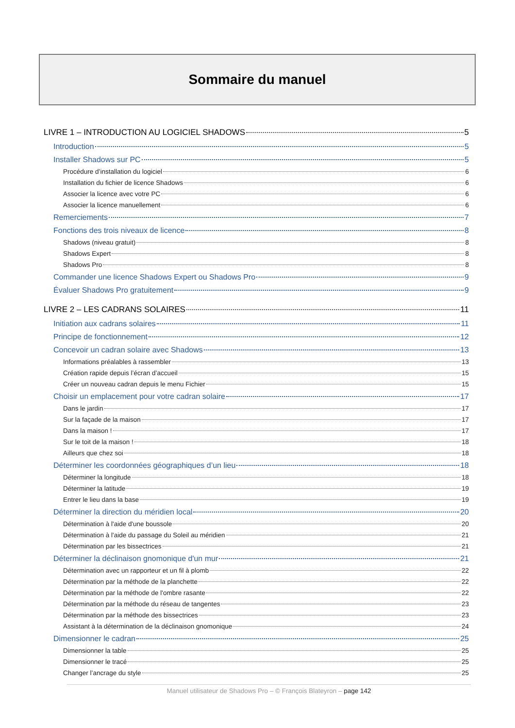Sommaire du manuel
LIVRE 1 – INTRODUCTION AU LOGICIEL SHADOWS 5
Introduction 5
Installer Shadows sur PC 5
Procédure d’installation du logiciel 6
Installation du fichier de licence Shadows 6
Associer la licence avec votre PC 6
Associer la licence manuellement 6
Remerciements 7
Fonctions des trois niveaux de licence 8
Shadows (niveau gratuit) 8
Shadows Expert 8
Shadows Pro 8
Commander une licence Shadows Expert ou Shadows Pro 9
Évaluer Shadows Pro gratuitement 9
LIVRE 2 – LES CADRANS SOLAIRES 11
Initiation aux cadrans solaires 11
Principe de fonctionnement 12
Concevoir un cadran solaire avec Shadows 13
Informations préalables à rassembler 13
Création rapide depuis l’écran d’accueil 15
Créer un nouveau cadran depuis le menu Fichier 15
Choisir un emplacement pour votre cadran solaire 17
Dans le jardin 17
Sur la façade de la maison 17
Dans la maison ! 17
Sur le toit de la maison ! 18
Ailleurs que chez soi 18
Déterminer les coordonnées géographiques d’un lieu 18
Déterminer la longitude 18
Déterminer la latitude 19
Entrer le lieu dans la base 19
Déterminer la direction du méridien local 20
Détermination à l'aide d'une boussole 20
Détermination à l'aide du passage du Soleil au méridien 21
Détermination par les bissectrices 21
Déterminer la déclinaison gnomonique d'un mur 21
Détermination avec un rapporteur et un fil à plomb 22
Détermination par la méthode de la planchette 22
Détermination par la méthode de l'ombre rasante 22
Détermination par la méthode du réseau de tangentes 23
Détermination par la méthode des bissectrices 23
Assistant à la détermination de la déclinaison gnomonique 24
Dimensionner le cadran 25
Dimensionner la table 25
Dimensionner le tracé 25
Changer l’ancrage du style 25
Manuel utilisateur de Shadows Pro – © François Blateyron – page 142